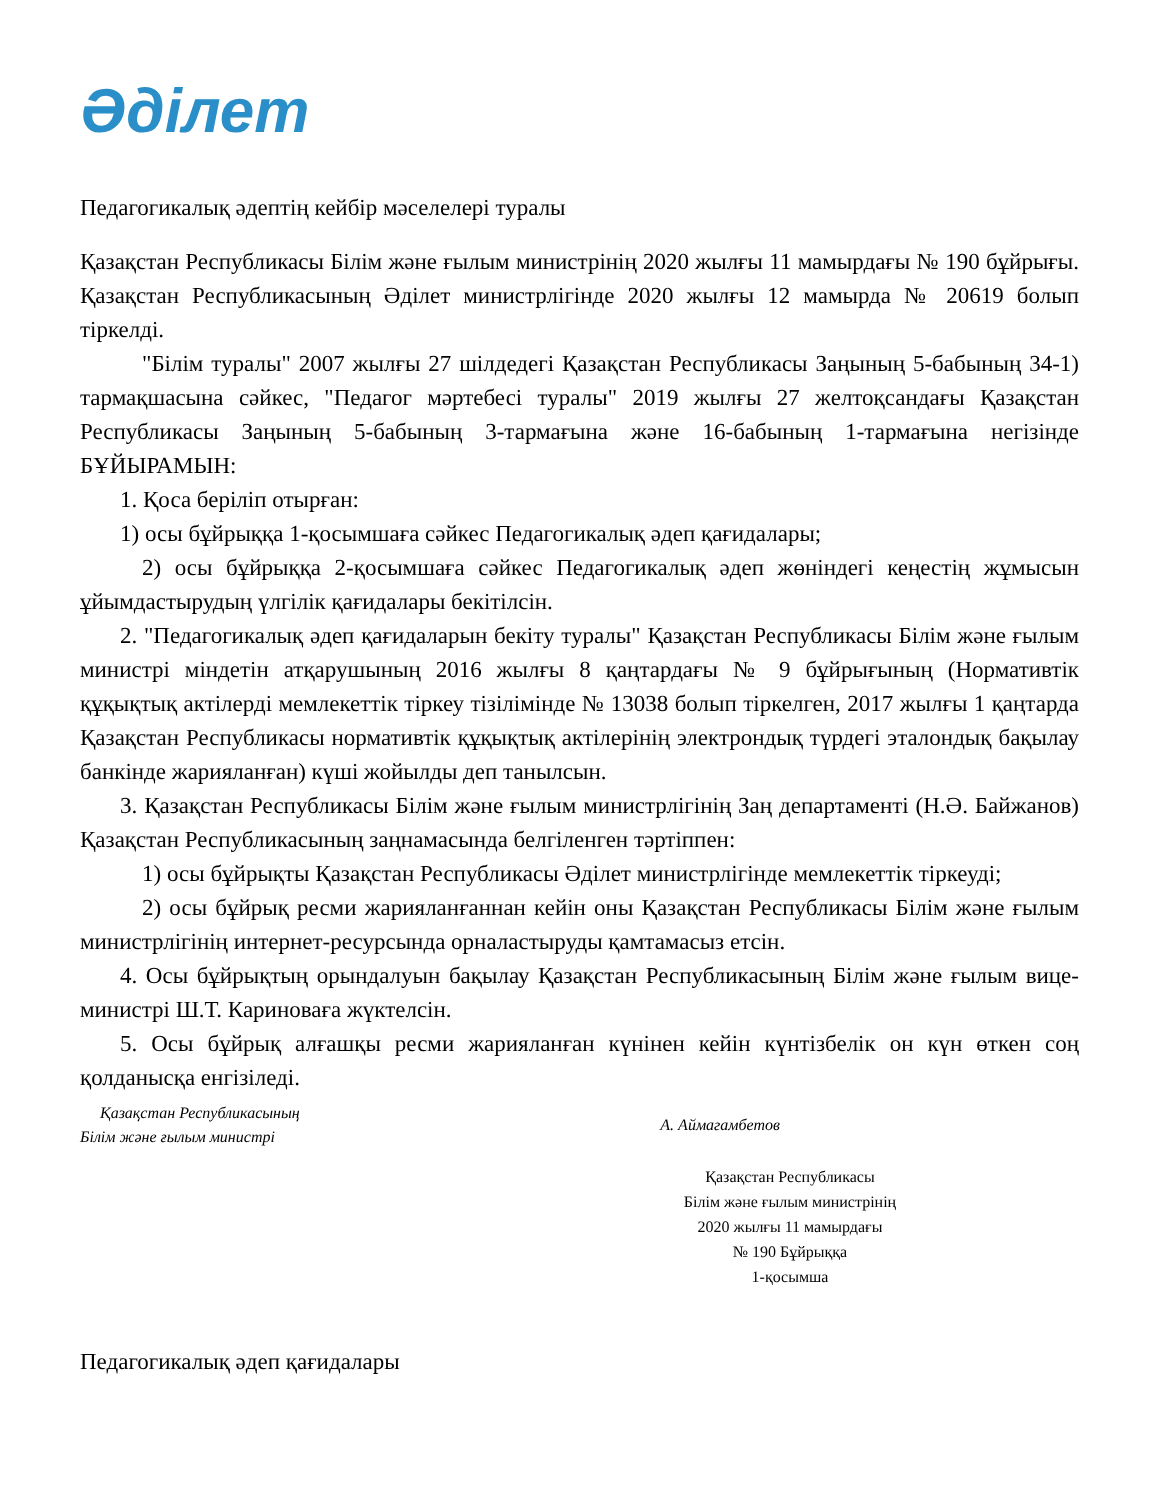Әділет
Педагогикалық әдептің кейбір мәселелері туралы
Қазақстан Республикасы Білім және ғылым министрінің 2020 жылғы 11 мамырдағы № 190 бұйрығы. Қазақстан Республикасының Әділет министрлігінде 2020 жылғы 12 мамырда № 20619 болып тіркелді.
"Білім туралы" 2007 жылғы 27 шілдедегі Қазақстан Республикасы Заңының 5-бабының 34-1) тармақшасына сәйкес, "Педагог мәртебесі туралы" 2019 жылғы 27 желтоқсандағы Қазақстан Республикасы Заңының 5-бабының 3-тармағына және 16-бабының 1-тармағына негізінде БҰЙЫРАМЫН:
1. Қоса беріліп отырған:
1) осы бұйрыққа 1-қосымшаға сәйкес Педагогикалық әдеп қағидалары;
2) осы бұйрыққа 2-қосымшаға сәйкес Педагогикалық әдеп жөніндегі кеңестің жұмысын ұйымдастырудың үлгілік қағидалары бекітілсін.
2. "Педагогикалық әдеп қағидаларын бекіту туралы" Қазақстан Республикасы Білім және ғылым министрі міндетін атқарушының 2016 жылғы 8 қаңтардағы № 9 бұйрығының (Нормативтік құқықтық актілерді мемлекеттік тіркеу тізілімінде № 13038 болып тіркелген, 2017 жылғы 1 қаңтарда Қазақстан Республикасы нормативтік құқықтық актілерінің электрондық түрдегі эталондық бақылау банкінде жарияланған) күші жойылды деп танылсын.
3. Қазақстан Республикасы Білім және ғылым министрлігінің Заң департаменті (Н.Ә. Байжанов) Қазақстан Республикасының заңнамасында белгіленген тәртіппен:
1) осы бұйрықты Қазақстан Республикасы Әділет министрлігінде мемлекеттік тіркеуді;
2) осы бұйрық ресми жарияланғаннан кейін оны Қазақстан Республикасы Білім және ғылым министрлігінің интернет-ресурсында орналастыруды қамтамасыз етсін.
4. Осы бұйрықтың орындалуын бақылау Қазақстан Республикасының Білім және ғылым вице-министрі Ш.Т. Кариноваға жүктелсін.
5. Осы бұйрық алғашқы ресми жарияланған күнінен кейін күнтізбелік он күн өткен соң қолданысқа енгізіледі.
Қазақстан Республикасының
Білім және ғылым министрі
А. Аймагамбетов
Қазақстан Республикасы
Білім және ғылым министрінің
2020 жылғы 11 мамырдағы
№ 190 Бұйрыққа
1-қосымша
Педагогикалық әдеп қағидалары